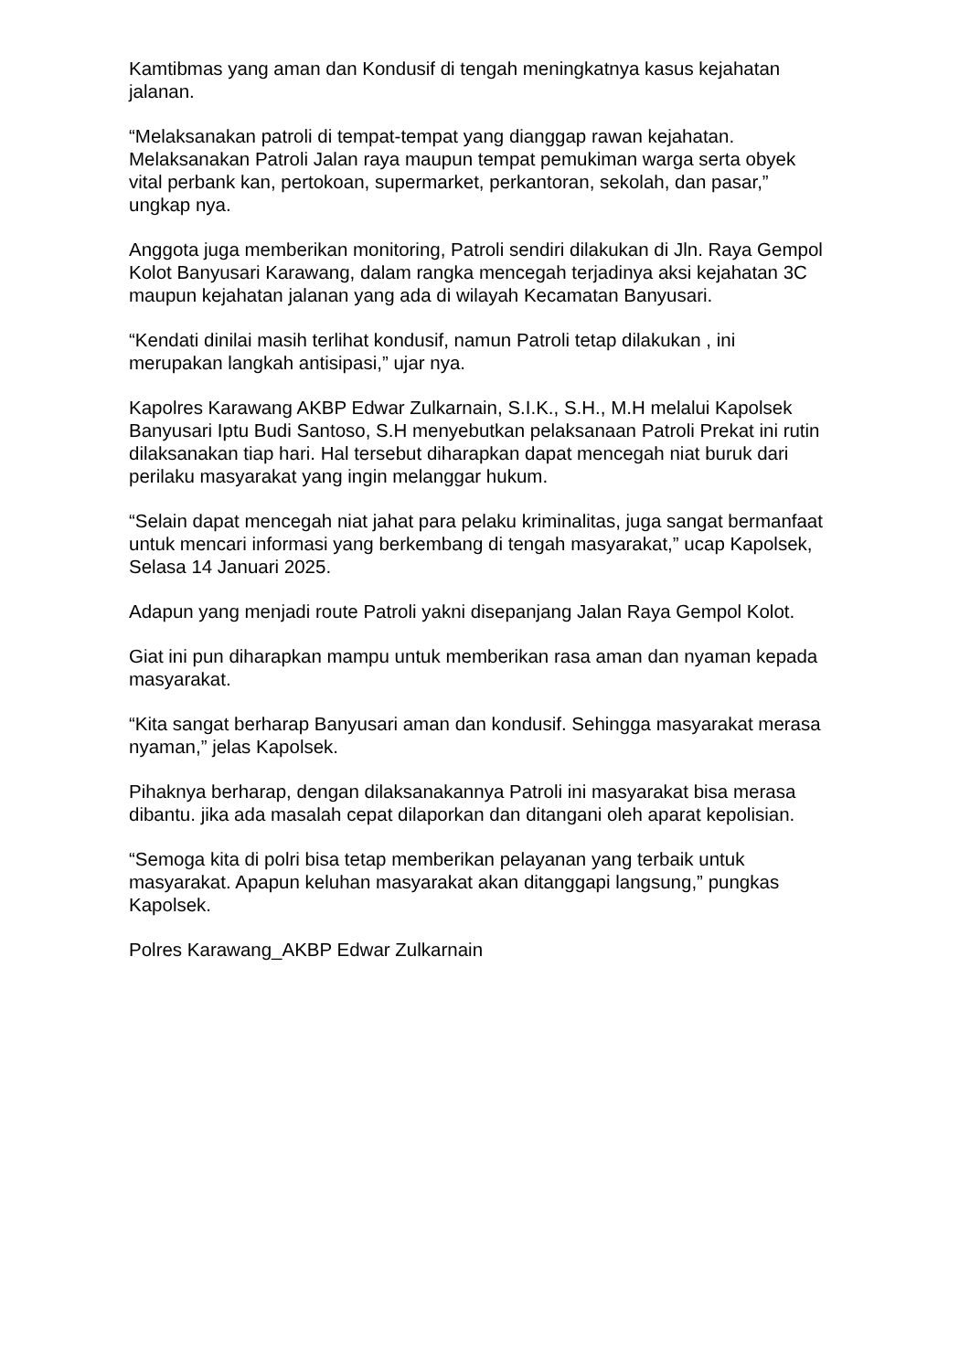Kamtibmas yang aman dan Kondusif di tengah meningkatnya kasus kejahatan jalanan.
“Melaksanakan patroli di tempat-tempat yang dianggap rawan kejahatan. Melaksanakan Patroli Jalan raya maupun tempat pemukiman warga serta obyek vital perbank kan, pertokoan, supermarket, perkantoran, sekolah, dan pasar,” ungkap nya.
Anggota juga memberikan monitoring, Patroli sendiri dilakukan di Jln. Raya Gempol Kolot Banyusari Karawang, dalam rangka mencegah terjadinya aksi kejahatan 3C maupun kejahatan jalanan yang ada di wilayah Kecamatan Banyusari.
“Kendati dinilai masih terlihat kondusif, namun Patroli tetap dilakukan , ini merupakan langkah antisipasi,” ujar nya.
Kapolres Karawang AKBP Edwar Zulkarnain, S.I.K., S.H., M.H melalui Kapolsek Banyusari Iptu Budi Santoso, S.H menyebutkan pelaksanaan Patroli Prekat ini rutin dilaksanakan tiap hari. Hal tersebut diharapkan dapat mencegah niat buruk dari perilaku masyarakat yang ingin melanggar hukum.
“Selain dapat mencegah niat jahat para pelaku kriminalitas, juga sangat bermanfaat untuk mencari informasi yang berkembang di tengah masyarakat,” ucap Kapolsek, Selasa 14 Januari 2025.
Adapun yang menjadi route Patroli yakni disepanjang Jalan Raya Gempol Kolot.
Giat ini pun diharapkan mampu untuk memberikan rasa aman dan nyaman kepada masyarakat.
“Kita sangat berharap Banyusari aman dan kondusif. Sehingga masyarakat merasa nyaman,” jelas Kapolsek.
Pihaknya berharap, dengan dilaksanakannya Patroli ini masyarakat bisa merasa dibantu. jika ada masalah cepat dilaporkan dan ditangani oleh aparat kepolisian.
“Semoga kita di polri bisa tetap memberikan pelayanan yang terbaik untuk masyarakat. Apapun keluhan masyarakat akan ditanggapi langsung,” pungkas Kapolsek.
Polres Karawang_AKBP Edwar Zulkarnain